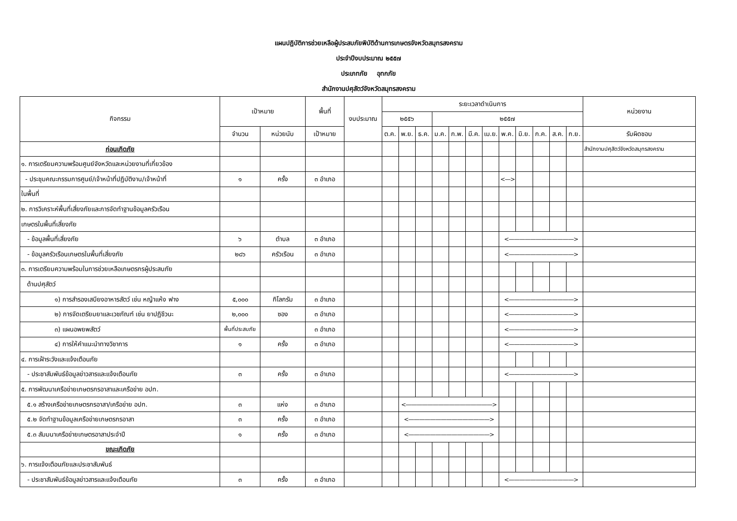แผนปฏิบัติการช่วยเหลือผู้ประสบภัยพิบัติด้านการเกษตรจังหวัดสมุทรสงคราม
ประจำปีงบประมาณ ๒๕๕๗
ประเภทภัย อุทกภัย
สำนักงานปศุสัตว์จังหวัดสมุทรสงคราม
| กิจกรรม | เป้าหมาย | | พื้นที่ | งบประมาณ | ระยะเวลาดำเนินการ | | | | | | | | | | | | หน่วยงาน |
| --- | --- | --- | --- | --- | --- | --- | --- | --- | --- | --- | --- | --- | --- | --- | --- | --- | --- |
| | | | | | ๒๕๕๖ | | | ๒๕๕๗ | | | | | | | | | |
| | จำนวน | หน่วยนับ | เป้าหมาย | | ต.ค. | พ.ย. | ธ.ค. | ม.ค. | ก.พ. | มี.ค. | เม.ย. | พ.ค. | มิ.ย. | ก.ค. | ส.ค. | ก.ย. | รับผิดชอบ |
| ก่อนเกิดภัย | | | | | | | | | | | | | | | | | สำนักงานปศุสัตว์จังหวัดสมุทรสงคราม |
| ๑. การเตรียมความพร้อมศูนย์จังหวัดและหน่วยงานที่เกี่ยวข้อง | | | | | | | | | | | | | | | | | |
| - ประชุมคณะกรรมการศูนย์/เจ้าหน้าที่ปฏิบัติงาน/เจ้าหน้าที่ | ๑ | ครั้ง | ๓ อำเภอ | | | | | | | | | <—> | | | | | |
| ในพื้นที่ | | | | | | | | | | | | | | | | | |
| ๒. การวิเคราะห์พื้นที่เสี่ยงภัยและการจัดทำฐานข้อมูลครัวเรือน | | | | | | | | | | | | | | | | | |
| เกษตรในพื้นที่เสี่ยงภัย | | | | | | | | | | | | | | | | | |
| - ข้อมูลพื้นที่เสี่ยงภัย | ๖ | ตำบล | ๓ อำเภอ | | | | | | | | | <————————————> | | | | | |
| - ข้อมูลครัวเรือนเกษตรในพื้นที่เสี่ยงภัย | ๒๘๖ | ครัวเรือน | ๓ อำเภอ | | | | | | | | | <————————————> | | | | | |
| ๓. การเตรียมความพร้อมในการช่วยเหลือเกษตรกรผู้ประสบภัย | | | | | | | | | | | | | | | | | |
| ด้านปศุสัตว์ | | | | | | | | | | | | | | | | | |
| ๑) การสำรองเสบียงอาหารสัตว์ เช่น หญ้าแห้ง ฟาง | ๕,๐๐๐ | กิโลกรัม | ๓ อำเภอ | | | | | | | | | <————————————> | | | | | |
| ๒) การจัดเตรียมยาและเวชภัณฑ์ เช่น ยาปฏิชีวนะ | ๒,๐๐๐ | ซอง | ๓ อำเภอ | | | | | | | | | <————————————> | | | | | |
| ๓) แผนอพยพสัตว์ | พื้นที่ประสบภัย | | ๓ อำเภอ | | | | | | | | | <————————————> | | | | | |
| ๔) การให้คำแนะนำทางวิชาการ | ๑ | ครั้ง | ๓ อำเภอ | | | | | | | | | <————————————> | | | | | |
| ๔. การเฝ้าระวังและแจ้งเตือนภัย | | | | | | | | | | | | | | | | | |
| - ประชาสัมพันธ์ข้อมูลข่าวสารและแจ้งเตือนภัย | ๓ | ครั้ง | ๓ อำเภอ | | | | | | | | | <————————————> | | | | | |
| ๕. การพัฒนาเครือข่ายเกษตรกรอาสาและเครือข่าย อปท. | | | | | | | | | | | | | | | | | |
| ๕.๑ สร้างเครือข่ายเกษตรกรอาสา/เครือข่าย อปท. | ๓ | แห่ง | ๓ อำเภอ | | | <————————————————> | | | | | | | | | | | |
| ๕.๒ จัดทำฐานข้อมูลเครือข่ายเกษตรกรอาสา | ๓ | ครั้ง | ๓ อำเภอ | | | <———————————————> | | | | | | | | | | | |
| ๕.๓ สัมมนาเครือข่ายเกษตรอาสาประจำปี | ๑ | ครั้ง | ๓ อำเภอ | | | <———————————————> | | | | | | | | | | | |
| ขณะเกิดภัย | | | | | | | | | | | | | | | | | |
| ๖. การแจ้งเตือนภัยและประชาสัมพันธ์ | | | | | | | | | | | | | | | | | |
| - ประชาสัมพันธ์ข้อมูลข่าวสารและแจ้งเตือนภัย | ๓ | ครั้ง | ๓ อำเภอ | | | | | | | | | <————————————> | | | | | |